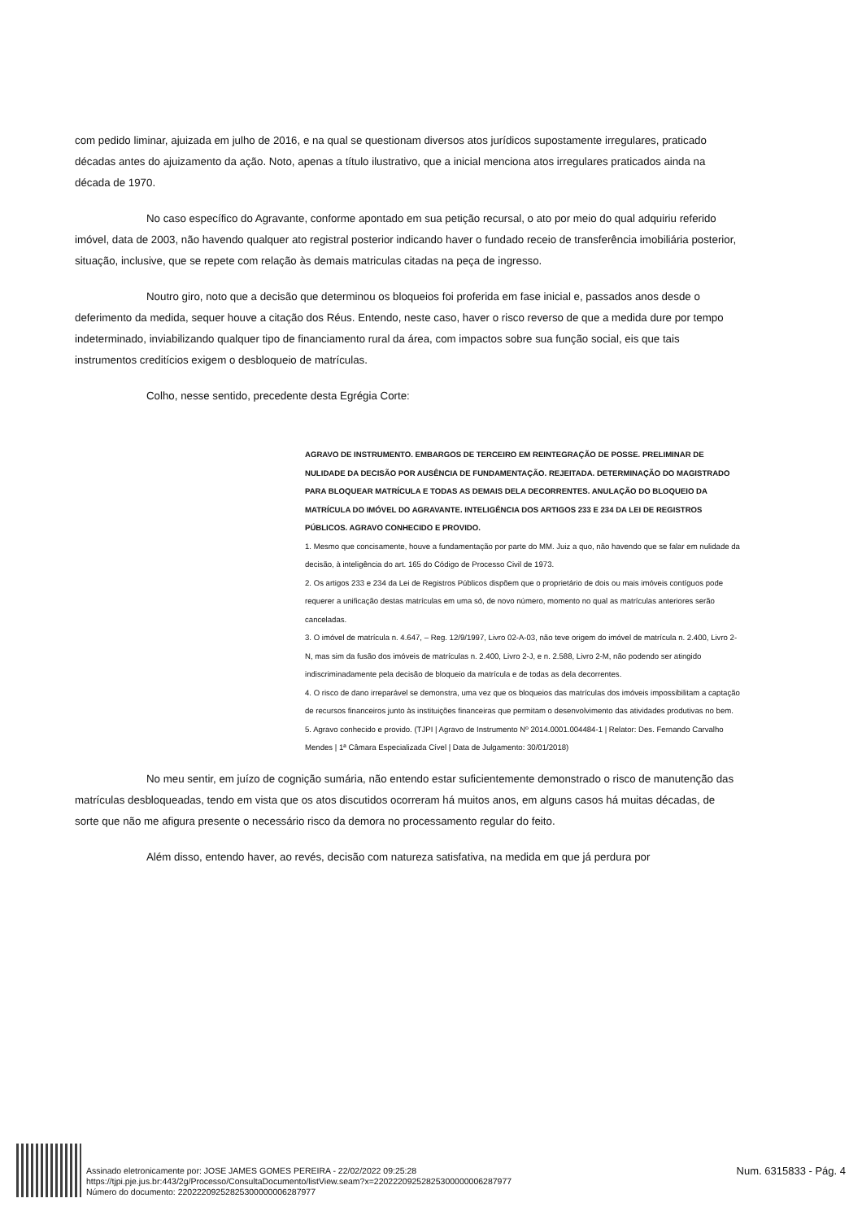com pedido liminar, ajuizada em julho de 2016, e na qual se questionam diversos atos jurídicos supostamente irregulares, praticado décadas antes do ajuizamento da ação. Noto, apenas a título ilustrativo, que a inicial menciona atos irregulares praticados ainda na década de 1970.
No caso específico do Agravante, conforme apontado em sua petição recursal, o ato por meio do qual adquiriu referido imóvel, data de 2003, não havendo qualquer ato registral posterior indicando haver o fundado receio de transferência imobiliária posterior, situação, inclusive, que se repete com relação às demais matriculas citadas na peça de ingresso.
Noutro giro, noto que a decisão que determinou os bloqueios foi proferida em fase inicial e, passados anos desde o deferimento da medida, sequer houve a citação dos Réus. Entendo, neste caso, haver o risco reverso de que a medida dure por tempo indeterminado, inviabilizando qualquer tipo de financiamento rural da área, com impactos sobre sua função social, eis que tais instrumentos creditícios exigem o desbloqueio de matrículas.
Colho, nesse sentido, precedente desta Egrégia Corte:
AGRAVO DE INSTRUMENTO. EMBARGOS DE TERCEIRO EM REINTEGRAÇÃO DE POSSE. PRELIMINAR DE NULIDADE DA DECISÃO POR AUSÊNCIA DE FUNDAMENTAÇÃO. REJEITADA. DETERMINAÇÃO DO MAGISTRADO PARA BLOQUEAR MATRÍCULA E TODAS AS DEMAIS DELA DECORRENTES. ANULAÇÃO DO BLOQUEIO DA MATRÍCULA DO IMÓVEL DO AGRAVANTE. INTELIGÊNCIA DOS ARTIGOS 233 E 234 DA LEI DE REGISTROS PÚBLICOS. AGRAVO CONHECIDO E PROVIDO.
1. Mesmo que concisamente, houve a fundamentação por parte do MM. Juiz a quo, não havendo que se falar em nulidade da decisão, à inteligência do art. 165 do Código de Processo Civil de 1973.
2. Os artigos 233 e 234 da Lei de Registros Públicos dispõem que o proprietário de dois ou mais imóveis contíguos pode requerer a unificação destas matrículas em uma só, de novo número, momento no qual as matrículas anteriores serão canceladas.
3. O imóvel de matrícula n. 4.647, – Reg. 12/9/1997, Livro 02-A-03, não teve origem do imóvel de matrícula n. 2.400, Livro 2-N, mas sim da fusão dos imóveis de matrículas n. 2.400, Livro 2-J, e n. 2.588, Livro 2-M, não podendo ser atingido indiscriminadamente pela decisão de bloqueio da matrícula e de todas as dela decorrentes.
4. O risco de dano irreparável se demonstra, uma vez que os bloqueios das matrículas dos imóveis impossibilitam a captação de recursos financeiros junto às instituições financeiras que permitam o desenvolvimento das atividades produtivas no bem.
5. Agravo conhecido e provido. (TJPI | Agravo de Instrumento Nº 2014.0001.004484-1 | Relator: Des. Fernando Carvalho Mendes | 1ª Câmara Especializada Cível | Data de Julgamento: 30/01/2018)
No meu sentir, em juízo de cognição sumária, não entendo estar suficientemente demonstrado o risco de manutenção das matrículas desbloqueadas, tendo em vista que os atos discutidos ocorreram há muitos anos, em alguns casos há muitas décadas, de sorte que não me afigura presente o necessário risco da demora no processamento regular do feito.
Além disso, entendo haver, ao revés, decisão com natureza satisfativa, na medida em que já perdura por
Assinado eletronicamente por: JOSE JAMES GOMES PEREIRA - 22/02/2022 09:25:28
https://tjpi.pje.jus.br:443/2g/Processo/ConsultaDocumento/listView.seam?x=22022209252825300000006287977
Número do documento: 22022209252825300000006287977
Num. 6315833 - Pág. 4